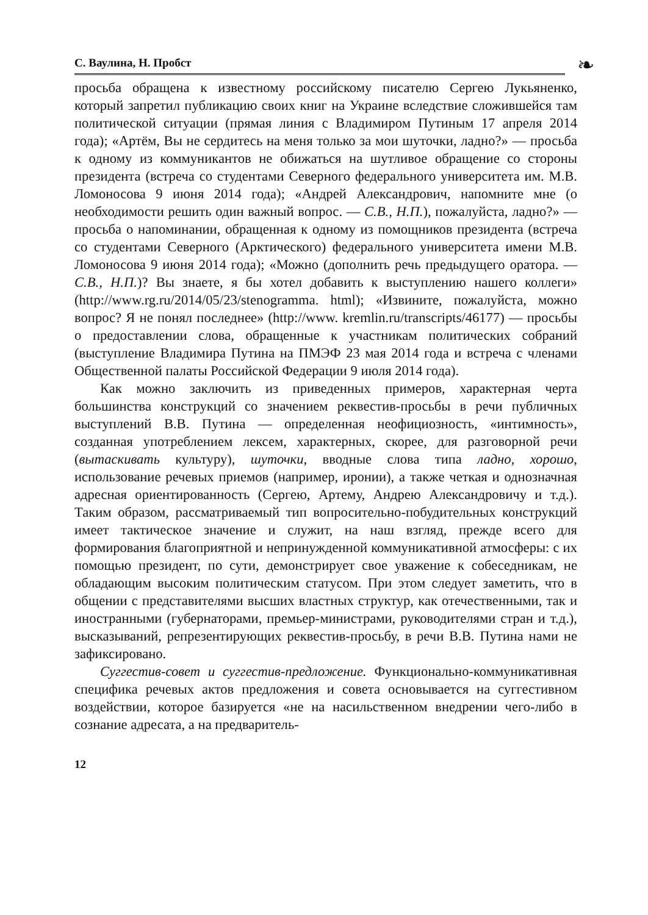С. Ваулина, Н. Пробст
❧
просьба обращена к известному российскому писателю Сергею Лукьяненко, который запретил публикацию своих книг на Украине вследствие сложившейся там политической ситуации (прямая линия с Владимиром Путиным 17 апреля 2014 года); «Артём, Вы не сердитесь на меня только за мои шуточки, ладно?» — просьба к одному из коммуникантов не обижаться на шутливое обращение со стороны президента (встреча со студентами Северного федерального университета им. М.В. Ломоносова 9 июня 2014 года); «Андрей Александрович, напомните мне (о необходимости решить один важный вопрос. — С.В., Н.П.), пожалуйста, ладно?» — просьба о напоминании, обращенная к одному из помощников президента (встреча со студентами Северного (Арктического) федерального университета имени М.В. Ломоносова 9 июня 2014 года); «Можно (дополнить речь предыдущего оратора. — С.В., Н.П.)? Вы знаете, я бы хотел добавить к выступлению нашего коллеги» (http://www.rg.ru/2014/05/23/stenogramma. html); «Извините, пожалуйста, можно вопрос? Я не понял последнее» (http://www. kremlin.ru/transcripts/46177) — просьбы о предоставлении слова, обращенные к участникам политических собраний (выступление Владимира Путина на ПМЭФ 23 мая 2014 года и встреча с членами Общественной палаты Российской Федерации 9 июля 2014 года).
Как можно заключить из приведенных примеров, характерная черта большинства конструкций со значением реквестив-просьбы в речи публичных выступлений В.В. Путина — определенная неофициозность, «интимность», созданная употреблением лексем, характерных, скорее, для разговорной речи (вытаскивать культуру), шуточки, вводные слова типа ладно, хорошо, использование речевых приемов (например, иронии), а также четкая и однозначная адресная ориентированность (Сергею, Артему, Андрею Александровичу и т.д.). Таким образом, рассматриваемый тип вопросительно-побудительных конструкций имеет тактическое значение и служит, на наш взгляд, прежде всего для формирования благоприятной и непринужденной коммуникативной атмосферы: с их помощью президент, по сути, демонстрирует свое уважение к собеседникам, не обладающим высоким политическим статусом. При этом следует заметить, что в общении с представителями высших властных структур, как отечественными, так и иностранными (губернаторами, премьер-министрами, руководителями стран и т.д.), высказываний, репрезентирующих реквестив-просьбу, в речи В.В. Путина нами не зафиксировано.
Суггестив-совет и суггестив-предложение. Функционально-коммуникативная специфика речевых актов предложения и совета основывается на суггестивном воздействии, которое базируется «не на насильственном внедрении чего-либо в сознание адресата, а на предваритель-
12